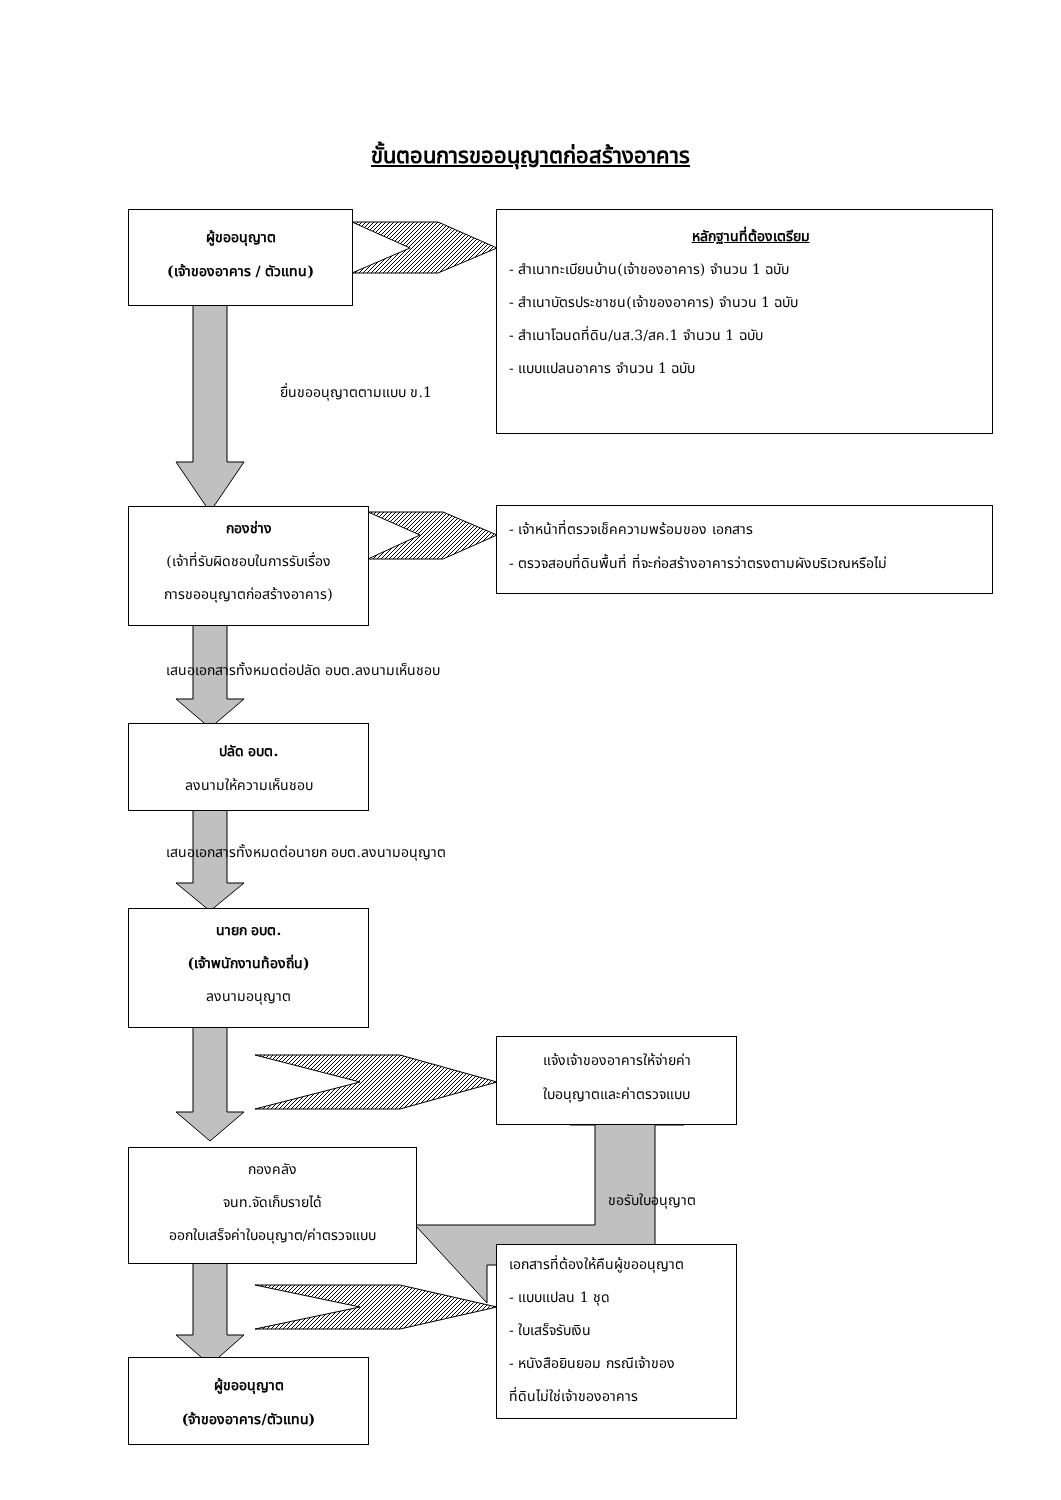ขั้นตอนการขออนุญาตก่อสร้างอาคาร
ผู้ขออนุญาต
(เจ้าของอาคาร / ตัวแทน)
หลักฐานที่ต้องเตรียม
- สำเนาทะเบียนบ้าน(เจ้าของอาคาร) จำนวน 1 ฉบับ
- สำเนาบัตรประชาชน(เจ้าของอาคาร) จำนวน 1 ฉบับ
- สำเนาโฉนดที่ดิน/นส.3/สค.1 จำนวน 1 ฉบับ
- แบบแปลนอาคาร จำนวน 1 ฉบับ
ยื่นขออนุญาตตามแบบ ข.1
กองช่าง
(เจ้าที่รับผิดชอบในการรับเรื่อง
การขออนุญาตก่อสร้างอาคาร)
- เจ้าหน้าที่ตรวจเช็คความพร้อมของ เอกสาร
- ตรวจสอบที่ดินพื้นที่ ที่จะก่อสร้างอาคารว่าตรงตามผังบริเวณหรือไม่
เสนอเอกสารทั้งหมดต่อปลัด อบต.ลงนามเห็นชอบ
ปลัด อบต.
ลงนามให้ความเห็นชอบ
เสนอเอกสารทั้งหมดต่อนายก อบต.ลงนามอนุญาต
นายก อบต.
(เจ้าพนักงานท้องถิ่น)
ลงนามอนุญาต
แจ้งเจ้าของอาคารให้จ่ายค่า
ใบอนุญาตและค่าตรวจแบบ
กองคลัง
จนท.จัดเก็บรายได้
ออกใบเสร็จค่าใบอนุญาต/ค่าตรวจแบบ
ขอรับใบอนุญาต
เอกสารที่ต้องให้คืนผู้ขออนุญาต
- แบบแปลน 1 ชุด
- ใบเสร็จรับเงิน
- หนังสือยินยอม กรณีเจ้าของ
ที่ดินไม่ใช่เจ้าของอาคาร
ผู้ขออนุญาต
(จ้าของอาคาร/ตัวแทน)